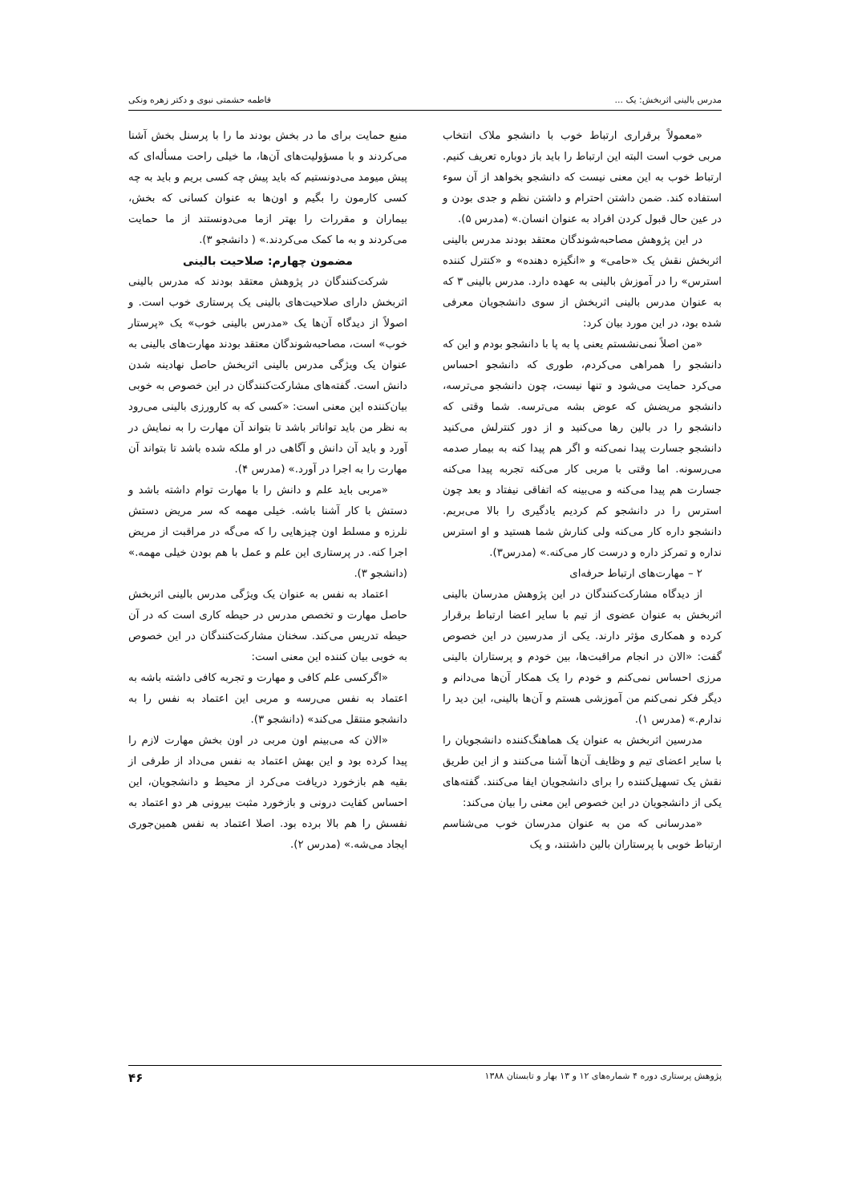مدرس بالینی اثربخش: یک ... فاطمه حشمتی نبوی و دکتر زهره ونکی
«معمولاً برقراری ارتباط خوب با دانشجو ملاک انتخاب مربی خوب است البته این ارتباط را باید باز دوباره تعریف کنیم. ارتباط خوب به این معنی نیست که دانشجو بخواهد از آن سوء استفاده کند. ضمن داشتن احترام و داشتن نظم و جدی بودن و در عین حال قبول کردن افراد به عنوان انسان.» (مدرس ۵).
در این پژوهش مصاحبه‌شوندگان معتقد بودند مدرس بالینی اثربخش نقش یک «حامی» و «انگیزه دهنده» و «کنترل کننده استرس» را در آموزش بالینی به عهده دارد. مدرس بالینی ۳ که به عنوان مدرس بالینی اثربخش از سوی دانشجویان معرفی شده بود، در این مورد بیان کرد:
«من اصلاً نمی‌نشستم یعنی پا به پا با دانشجو بودم و این که دانشجو را همراهی می‌کردم، طوری که دانشجو احساس می‌کرد حمایت می‌شود و تنها نیست، چون دانشجو می‌ترسه، دانشجو مریضش که عوض بشه می‌ترسه. شما وقتی که دانشجو را در بالین رها می‌کنید و از دور کنترلش می‌کنید دانشجو جسارت پیدا نمی‌کنه و اگر هم پیدا کنه به بیمار صدمه می‌رسونه. اما وقتی با مربی کار می‌کنه تجربه پیدا می‌کنه جسارت هم پیدا می‌کنه و می‌بینه که اتفاقی نیفتاد و بعد چون استرس را در دانشجو کم کردیم یادگیری را بالا می‌بریم. دانشجو داره کار می‌کنه ولی کنارش شما هستید و او استرس نداره و تمرکز داره و درست کار می‌کنه.» (مدرس۳).
۲ – مهارت‌های ارتباط حرفه‌ای
از دیدگاه مشارکت‌کنندگان در این پژوهش مدرسان بالینی اثربخش به عنوان عضوی از تیم با سایر اعضا ارتباط برقرار کرده و همکاری مؤثر دارند. یکی از مدرسین در این خصوص گفت: «الان در انجام مراقبت‌ها، بین خودم و پرستاران بالینی مرزی احساس نمی‌کنم و خودم را یک همکار آن‌ها می‌دانم و دیگر فکر نمی‌کنم من آموزشی هستم و آن‌ها بالینی، این دید را ندارم.» (مدرس ۱).
مدرسین اثربخش به عنوان یک هماهنگ‌کننده دانشجویان را با سایر اعضای تیم و وظایف آن‌ها آشنا می‌کنند و از این طریق نقش یک تسهیل‌کننده را برای دانشجویان ایفا می‌کنند. گفته‌های یکی از دانشجویان در این خصوص این معنی را بیان می‌کند:
«مدرسانی که من به عنوان مدرسان خوب می‌شناسم ارتباط خوبی با پرستاران بالین داشتند، و یک
منبع حمایت برای ما در بخش بودند ما را با پرسنل بخش آشنا می‌کردند و با مسؤولیت‌های آن‌ها، ما خیلی راحت مسأله‌ای که پیش میومد می‌دونستیم که باید پیش چه کسی بریم و باید به چه کسی کارمون را بگیم و اون‌ها به عنوان کسانی که بخش، بیماران و مقررات را بهتر ازما می‌دونستند از ما حمایت می‌کردند و به ما کمک می‌کردند.» ( دانشجو ۳).
مضمون چهارم: صلاحیت بالینی
شرکت‌کنندگان در پژوهش معتقد بودند که مدرس بالینی اثربخش دارای صلاحیت‌های بالینی یک پرستاری خوب است. و اصولاً از دیدگاه آن‌ها یک «مدرس بالینی خوب» یک «پرستار خوب» است، مصاحبه‌شوندگان معتقد بودند مهارت‌های بالینی به عنوان یک ویژگی مدرس بالینی اثربخش حاصل نهادینه شدن دانش است. گفته‌های مشارکت‌کنندگان در این خصوص به خوبی بیان‌کننده این معنی است: «کسی که به کارورزی بالینی می‌رود به نظر من باید تواناتر باشد تا بتواند آن مهارت را به نمایش در آورد و باید آن دانش و آگاهی در او ملکه شده باشد تا بتواند آن مهارت را به اجرا در آورد.» (مدرس ۴).
«مربی باید علم و دانش را با مهارت توام داشته باشد و دستش با کار آشنا باشه. خیلی مهمه که سر مریض دستش نلرزه و مسلط اون چیزهایی را که می‌گه در مراقبت از مریض اجرا کنه. در پرستاری این علم و عمل با هم بودن خیلی مهمه.» (دانشجو ۳).
اعتماد به نفس به عنوان یک ویژگی مدرس بالینی اثربخش حاصل مهارت و تخصص مدرس در حیطه کاری است که در آن حیطه تدریس می‌کند. سخنان مشارکت‌کنندگان در این خصوص به خوبی بیان کننده این معنی است:
«اگرکسی علم کافی و مهارت و تجربه کافی داشته باشه به اعتماد به نفس می‌رسه و مربی این اعتماد به نفس را به دانشجو منتقل می‌کند» (دانشجو ۳).
«الان که می‌بینم اون مربی در اون بخش مهارت لازم را پیدا کرده بود و این بهش اعتماد به نفس می‌داد از طرفی از بقیه هم بازخورد دریافت می‌کرد از محیط و دانشجویان، این احساس کفایت درونی و بازخورد مثبت بیرونی هر دو اعتماد به نفسش را هم بالا برده بود. اصلا اعتماد به نفس همین‌جوری ایجاد می‌شه.» (مدرس ۲).
پژوهش پرستاری دوره ۴ شماره‌های ۱۲ و ۱۳ بهار و تابستان ۱۳۸۸ ۴۶